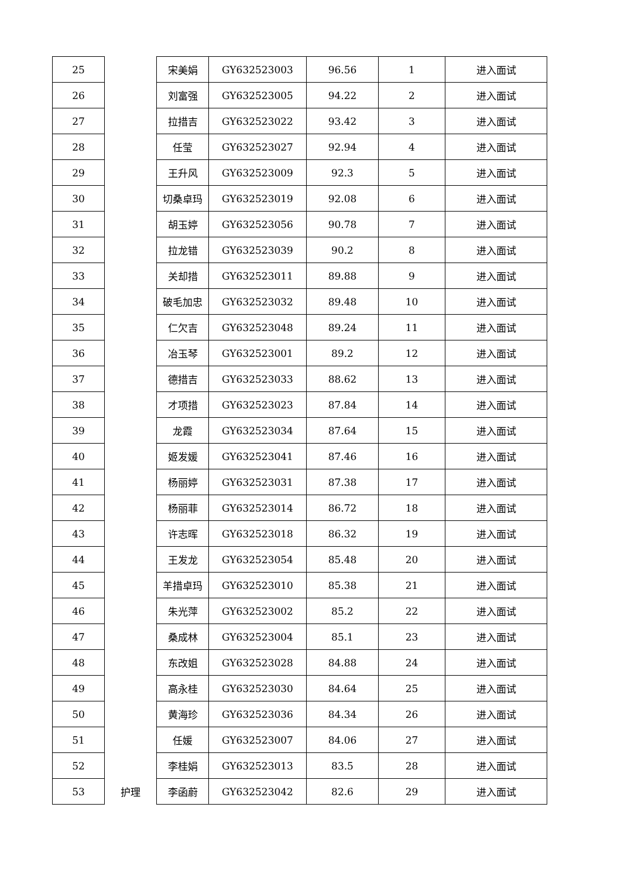| 25 | 护理 | 宋美娟 | GY632523003 | 96.56 | 1 | 进入面试 |
| 26 | | 刘富强 | GY632523005 | 94.22 | 2 | 进入面试 |
| 27 | | 拉措吉 | GY632523022 | 93.42 | 3 | 进入面试 |
| 28 | | 任莹 | GY632523027 | 92.94 | 4 | 进入面试 |
| 29 | | 王升风 | GY632523009 | 92.3 | 5 | 进入面试 |
| 30 | | 切桑卓玛 | GY632523019 | 92.08 | 6 | 进入面试 |
| 31 | | 胡玉婷 | GY632523056 | 90.78 | 7 | 进入面试 |
| 32 | | 拉龙错 | GY632523039 | 90.2 | 8 | 进入面试 |
| 33 | | 关却措 | GY632523011 | 89.88 | 9 | 进入面试 |
| 34 | | 破毛加忠 | GY632523032 | 89.48 | 10 | 进入面试 |
| 35 | | 仁欠吉 | GY632523048 | 89.24 | 11 | 进入面试 |
| 36 | | 冶玉琴 | GY632523001 | 89.2 | 12 | 进入面试 |
| 37 | | 德措吉 | GY632523033 | 88.62 | 13 | 进入面试 |
| 38 | | 才项措 | GY632523023 | 87.84 | 14 | 进入面试 |
| 39 | | 龙霞 | GY632523034 | 87.64 | 15 | 进入面试 |
| 40 | | 姬发媛 | GY632523041 | 87.46 | 16 | 进入面试 |
| 41 | | 杨丽婷 | GY632523031 | 87.38 | 17 | 进入面试 |
| 42 | | 杨丽菲 | GY632523014 | 86.72 | 18 | 进入面试 |
| 43 | | 许志晖 | GY632523018 | 86.32 | 19 | 进入面试 |
| 44 | | 王发龙 | GY632523054 | 85.48 | 20 | 进入面试 |
| 45 | | 羊措卓玛 | GY632523010 | 85.38 | 21 | 进入面试 |
| 46 | | 朱光萍 | GY632523002 | 85.2 | 22 | 进入面试 |
| 47 | | 桑成林 | GY632523004 | 85.1 | 23 | 进入面试 |
| 48 | | 东改姐 | GY632523028 | 84.88 | 24 | 进入面试 |
| 49 | | 高永桂 | GY632523030 | 84.64 | 25 | 进入面试 |
| 50 | | 黄海珍 | GY632523036 | 84.34 | 26 | 进入面试 |
| 51 | | 任媛 | GY632523007 | 84.06 | 27 | 进入面试 |
| 52 | | 李桂娟 | GY632523013 | 83.5 | 28 | 进入面试 |
| 53 | | 李函蔚 | GY632523042 | 82.6 | 29 | 进入面试 |